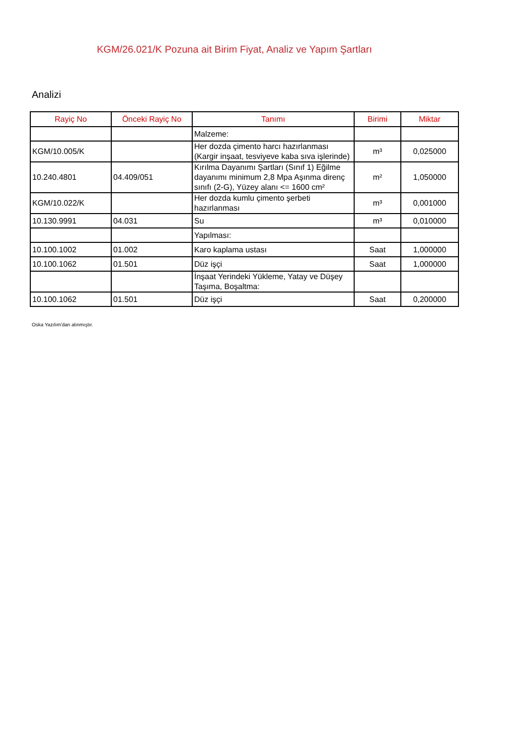KGM/26.021/K Pozuna ait Birim Fiyat, Analiz ve Yapım Şartları
Analizi
| Rayiç No | Önceki Rayiç No | Tanımı | Birimi | Miktar |
| --- | --- | --- | --- | --- |
| | | Malzeme: | | |
| KGM/10.005/K | | Her dozda çimento harcı hazırlanması (Kargir inşaat, tesviyeve kaba sıva işlerinde) | m³ | 0,025000 |
| 10.240.4801 | 04.409/051 | Kırılma Dayanımı Şartları (Sınıf 1) Eğilme dayanımı minimum 2,8 Mpa Aşınma direnç sınıfı (2-G), Yüzey alanı <= 1600 cm² | m² | 1,050000 |
| KGM/10.022/K | | Her dozda kumlu çimento şerbeti hazırlanması | m³ | 0,001000 |
| 10.130.9991 | 04.031 | Su | m³ | 0,010000 |
| | | Yapılması: | | |
| 10.100.1002 | 01.002 | Karo kaplama ustası | Saat | 1,000000 |
| 10.100.1062 | 01.501 | Düz işçi | Saat | 1,000000 |
| | | İnşaat Yerindeki Yükleme, Yatay ve Düşey Taşıma, Boşaltma: | | |
| 10.100.1062 | 01.501 | Düz işçi | Saat | 0,200000 |
Oska Yazılım'dan alınmıştır.